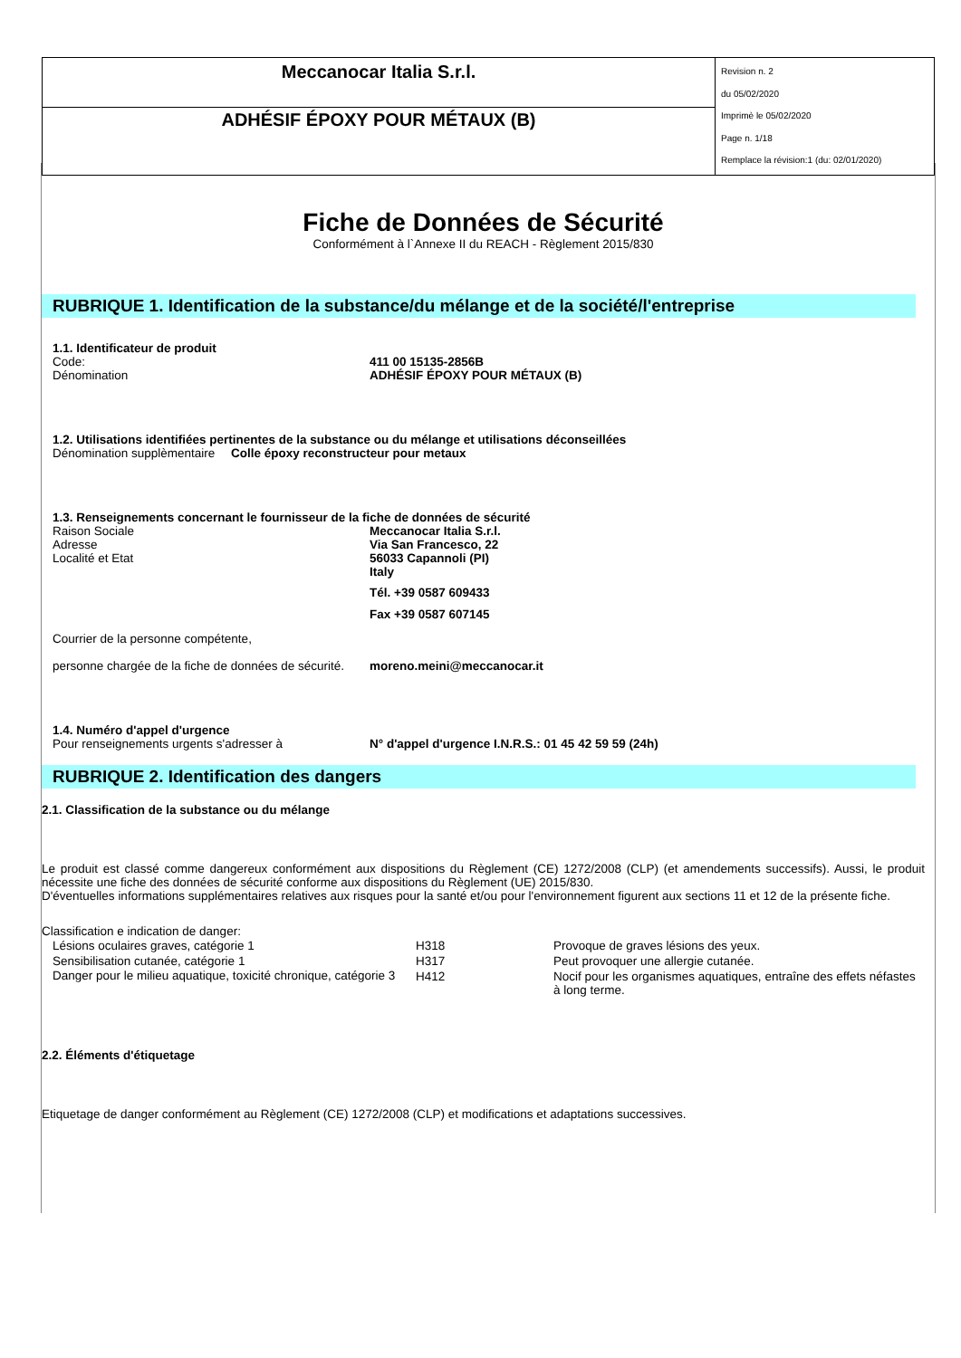| Meccanocar Italia S.r.l. | Revision n. 2 du 05/02/2020 Imprimè le 05/02/2020 Page n. 1/18 Remplace la révision:1 (du: 02/01/2020) |
| ADHÉSIF ÉPOXY POUR MÉTAUX (B) | |
Fiche de Données de Sécurité
Conformément à l`Annexe II du REACH - Règlement 2015/830
RUBRIQUE 1. Identification de la substance/du mélange et de la société/l'entreprise
1.1. Identificateur de produit
Code: 411 00 15135-2856B
Dénomination ADHÉSIF ÉPOXY POUR MÉTAUX (B)
1.2. Utilisations identifiées pertinentes de la substance ou du mélange et utilisations déconseillées
Dénomination supplèmentaire Colle époxy reconstructeur pour metaux
1.3. Renseignements concernant le fournisseur de la fiche de données de sécurité
Raison Sociale
Adresse
Localité et Etat Meccanocar Italia S.r.l.
Via San Francesco, 22
56033 Capannoli (PI)
Italy
Tél. +39 0587 609433
Fax +39 0587 607145
Courrier de la personne compétente,
personne chargée de la fiche de données de sécurité.
moreno.meini@meccanocar.it
1.4. Numéro d'appel d'urgence
Pour renseignements urgents s'adresser à N° d'appel d'urgence I.N.R.S.: 01 45 42 59 59 (24h)
RUBRIQUE 2. Identification des dangers
2.1. Classification de la substance ou du mélange
Le produit est classé comme dangereux conformément aux dispositions du Règlement (CE) 1272/2008 (CLP) (et amendements successifs). Aussi, le produit nécessite une fiche des données de sécurité conforme aux dispositions du Règlement (UE) 2015/830.
D'éventuelles informations supplémentaires relatives aux risques pour la santé et/ou pour l'environnement figurent aux sections 11 et 12 de la présente fiche.
Classification e indication de danger:
| Lésions oculaires graves, catégorie 1 | H318 | Provoque de graves lésions des yeux. |
| Sensibilisation cutanée, catégorie 1 | H317 | Peut provoquer une allergie cutanée. |
| Danger pour le milieu aquatique, toxicité chronique, catégorie 3 | H412 | Nocif pour les organismes aquatiques, entraîne des effets néfastes à long terme. |
2.2. Éléments d'étiquetage
Etiquetage de danger conformément au Règlement (CE) 1272/2008 (CLP) et modifications et adaptations successives.